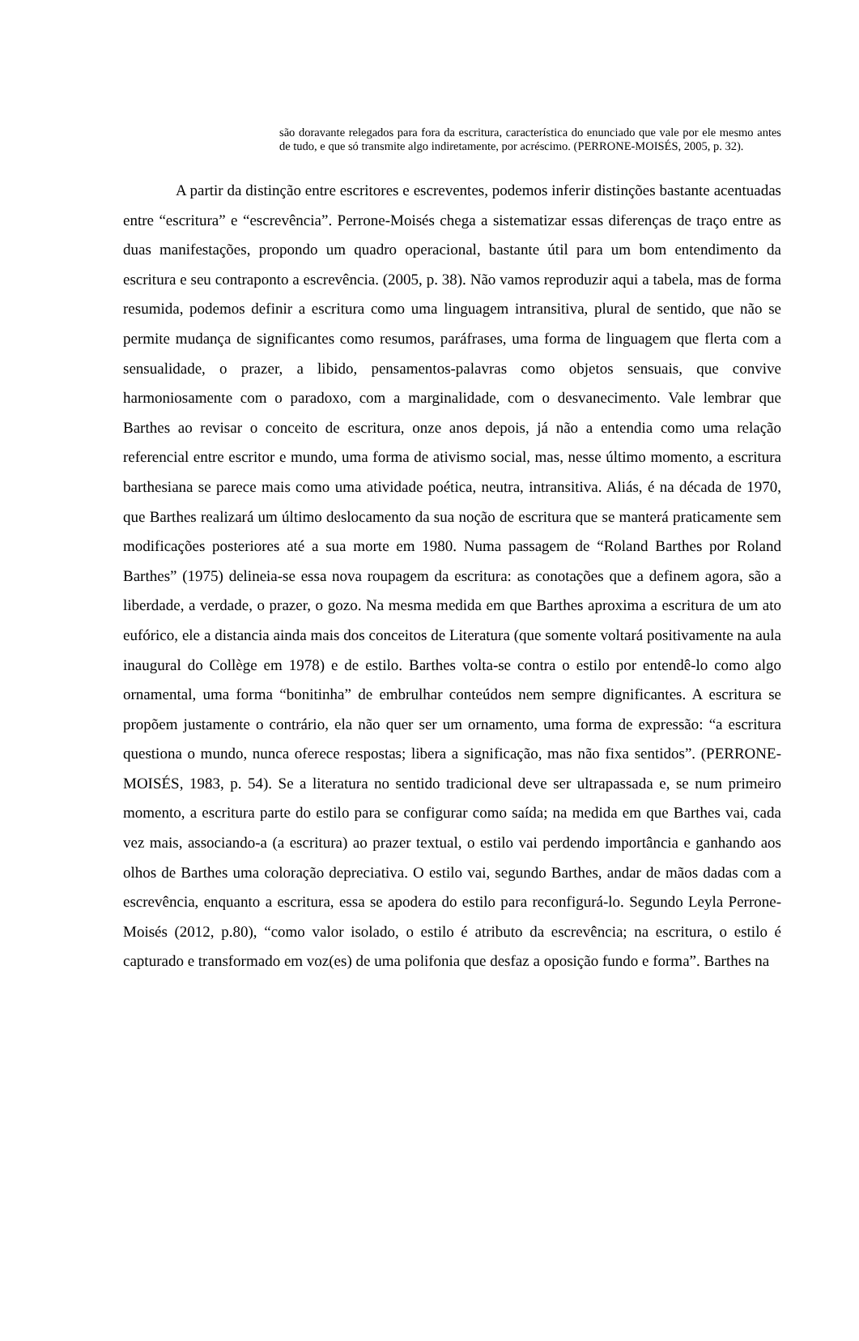são doravante relegados para fora da escritura, característica do enunciado que vale por ele mesmo antes de tudo, e que só transmite algo indiretamente, por acréscimo. (PERRONE-MOISÉS, 2005, p. 32).
A partir da distinção entre escritores e escreventes, podemos inferir distinções bastante acentuadas entre “escritura” e “escrevência”. Perrone-Moisés chega a sistematizar essas diferenças de traço entre as duas manifestações, propondo um quadro operacional, bastante útil para um bom entendimento da escritura e seu contraponto a escrevência. (2005, p. 38). Não vamos reproduzir aqui a tabela, mas de forma resumida, podemos definir a escritura como uma linguagem intransitiva, plural de sentido, que não se permite mudança de significantes como resumos, paráfrases, uma forma de linguagem que flerta com a sensualidade, o prazer, a libido, pensamentos-palavras como objetos sensuais, que convive harmoniosamente com o paradoxo, com a marginalidade, com o desvanecimento. Vale lembrar que Barthes ao revisar o conceito de escritura, onze anos depois, já não a entendia como uma relação referencial entre escritor e mundo, uma forma de ativismo social, mas, nesse último momento, a escritura barthesiana se parece mais como uma atividade poética, neutra, intransitiva. Aliás, é na década de 1970, que Barthes realizará um último deslocamento da sua noção de escritura que se manterá praticamente sem modificações posteriores até a sua morte em 1980. Numa passagem de “Roland Barthes por Roland Barthes” (1975) delineia-se essa nova roupagem da escritura: as conotações que a definem agora, são a liberdade, a verdade, o prazer, o gozo. Na mesma medida em que Barthes aproxima a escritura de um ato eufórico, ele a distancia ainda mais dos conceitos de Literatura (que somente voltará positivamente na aula inaugural do Collège em 1978) e de estilo. Barthes volta-se contra o estilo por entendê-lo como algo ornamental, uma forma “bonitinha” de embrulhar conteúdos nem sempre dignificantes. A escritura se propõem justamente o contrário, ela não quer ser um ornamento, uma forma de expressão: “a escritura questiona o mundo, nunca oferece respostas; libera a significação, mas não fixa sentidos”. (PERRONE-MOISÉS, 1983, p. 54). Se a literatura no sentido tradicional deve ser ultrapassada e, se num primeiro momento, a escritura parte do estilo para se configurar como saída; na medida em que Barthes vai, cada vez mais, associando-a (a escritura) ao prazer textual, o estilo vai perdendo importância e ganhando aos olhos de Barthes uma coloração depreciativa. O estilo vai, segundo Barthes, andar de mãos dadas com a escrevência, enquanto a escritura, essa se apodera do estilo para reconfigurá-lo. Segundo Leyla Perrone-Moisés (2012, p.80), “como valor isolado, o estilo é atributo da escrevência; na escritura, o estilo é capturado e transformado em voz(es) de uma polifonia que desfaz a oposição fundo e forma”. Barthes na